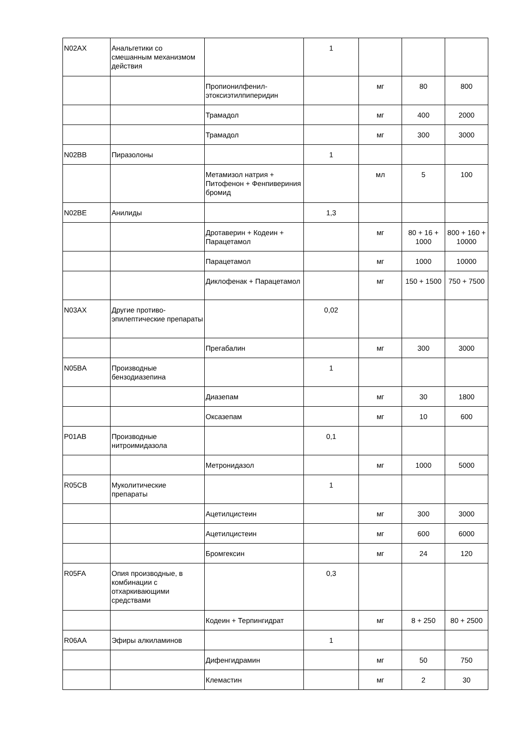| N02AX | Анальгетики со смешанным механизмом действия | | 1 | | | |
| | | Пропионилфенил-этоксиэтилпиперидин | | мг | 80 | 800 |
| | | Трамадол | | мг | 400 | 2000 |
| | | Трамадол | | мг | 300 | 3000 |
| N02BB | Пиразолоны | | 1 | | | |
| | | Метамизол натрия + Питофенон + Фенпивериния бромид | | мл | 5 | 100 |
| N02BE | Анилиды | | 1,3 | | | |
| | | Дротаверин + Кодеин + Парацетамол | | мг | 80 + 16 + 1000 | 800 + 160 + 10000 |
| | | Парацетамол | | мг | 1000 | 10000 |
| | | Диклофенак + Парацетамол | | мг | 150 + 1500 | 750 + 7500 |
| N03AX | Другие противо-эпилептические препараты | | 0,02 | | | |
| | | Прегабалин | | мг | 300 | 3000 |
| N05BA | Производные бензодиазепина | | 1 | | | |
| | | Диазепам | | мг | 30 | 1800 |
| | | Оксазепам | | мг | 10 | 600 |
| P01AB | Производные нитроимидазола | | 0,1 | | | |
| | | Метронидазол | | мг | 1000 | 5000 |
| R05CB | Муколитические препараты | | 1 | | | |
| | | Ацетилцистеин | | мг | 300 | 3000 |
| | | Ацетилцистеин | | мг | 600 | 6000 |
| | | Бромгексин | | мг | 24 | 120 |
| R05FA | Опия производные, в комбинации с отхаркивающими средствами | | 0,3 | | | |
| | | Кодеин + Терпингидрат | | мг | 8 + 250 | 80 + 2500 |
| R06AA | Эфиры алкиламинов | | 1 | | | |
| | | Дифенгидрамин | | мг | 50 | 750 |
| | | Клемастин | | мг | 2 | 30 |